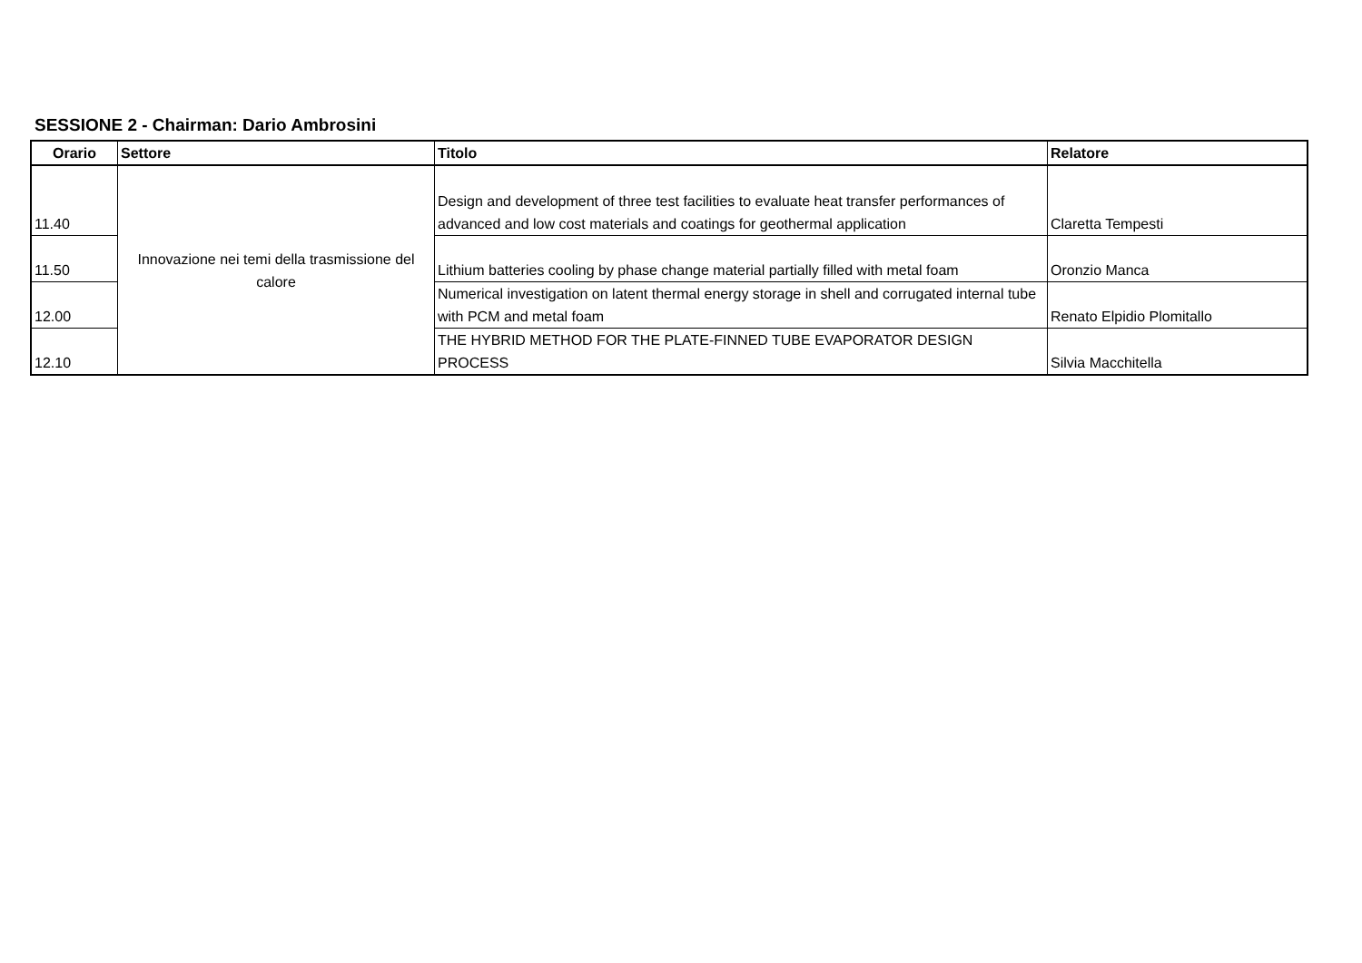SESSIONE 2 - Chairman: Dario Ambrosini
| Orario | Settore | Titolo | Relatore |
| --- | --- | --- | --- |
| 11.40 | Innovazione nei temi della trasmissione del calore | Design and development of three test facilities to evaluate heat transfer performances of advanced and low cost materials and coatings for geothermal application | Claretta Tempesti |
| 11.50 | | Lithium batteries cooling by phase change material partially filled with metal foam | Oronzio Manca |
| 12.00 | | Numerical investigation on latent thermal energy storage in shell and corrugated internal tube with PCM and metal foam | Renato Elpidio Plomitallo |
| 12.10 | | THE HYBRID METHOD FOR THE PLATE-FINNED TUBE EVAPORATOR DESIGN PROCESS | Silvia Macchitella |